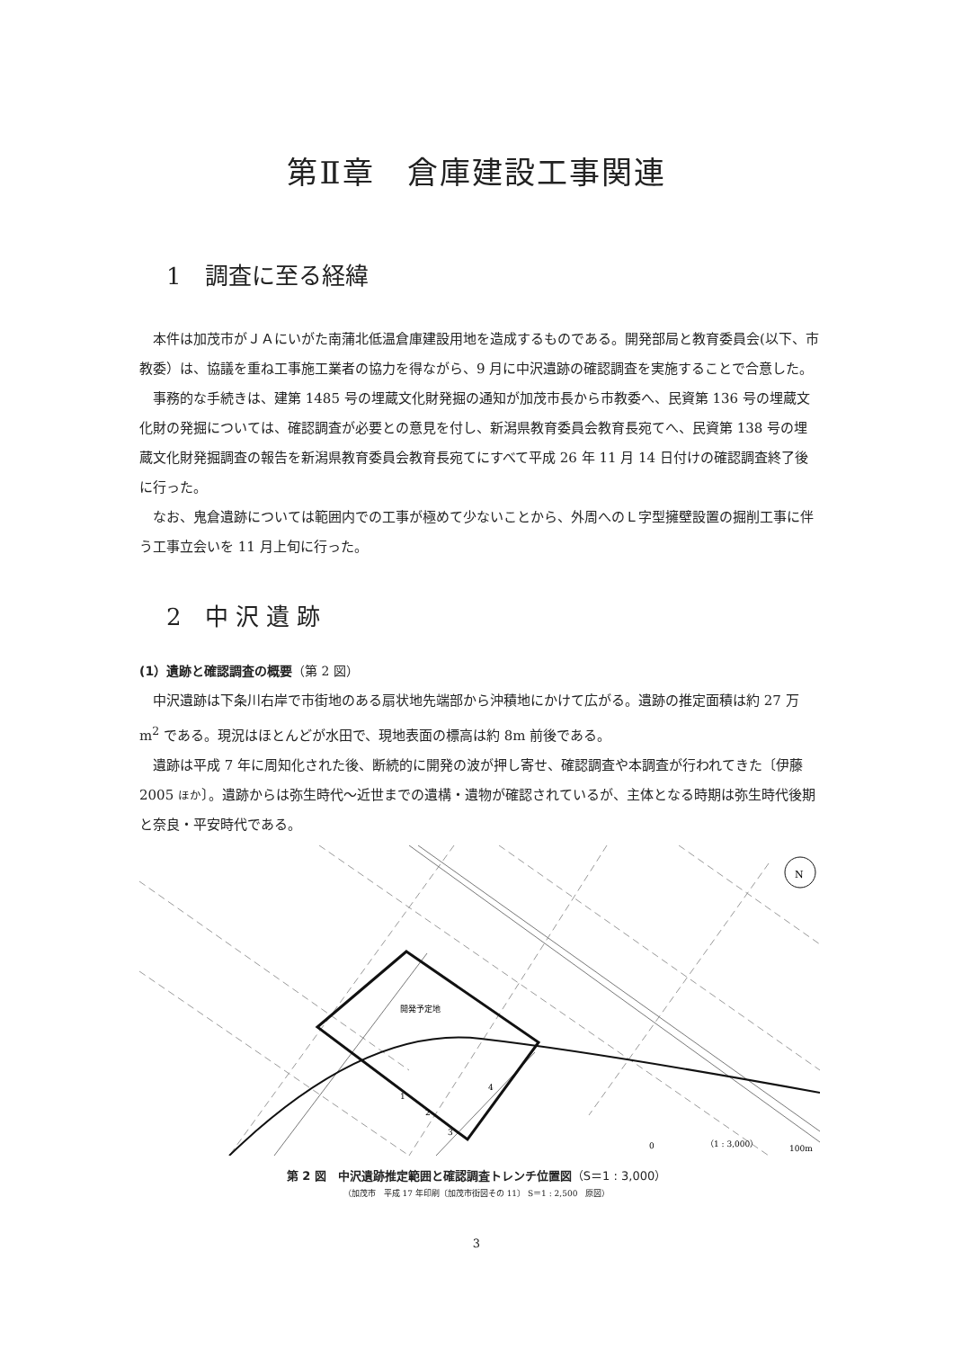第Ⅱ章　倉庫建設工事関連
1　調査に至る経緯
本件は加茂市がＪＡにいがた南蒲北低温倉庫建設用地を造成するものである。開発部局と教育委員会(以下、市教委）は、協議を重ね工事施工業者の協力を得ながら、9 月に中沢遺跡の確認調査を実施することで合意した。
事務的な手続きは、建第 1485 号の埋蔵文化財発掘の通知が加茂市長から市教委へ、民資第 136 号の埋蔵文化財の発掘については、確認調査が必要との意見を付し、新潟県教育委員会教育長宛てへ、民資第 138 号の埋蔵文化財発掘調査の報告を新潟県教育委員会教育長宛てにすべて平成 26 年 11 月 14 日付けの確認調査終了後に行った。
なお、鬼倉遺跡については範囲内での工事が極めて少ないことから、外周へのＬ字型擁壁設置の掘削工事に伴う工事立会いを 11 月上旬に行った。
2　中 沢 遺 跡
(1）遺跡と確認調査の概要（第 2 図）
中沢遺跡は下条川右岸で市街地のある扇状地先端部から沖積地にかけて広がる。遺跡の推定面積は約 27 万 m<sup>2</sup> である。現況はほとんどが水田で、現地表面の標高は約 8m 前後である。
遺跡は平成 7 年に周知化された後、断続的に開発の波が押し寄せ、確認調査や本調査が行われてきた〔伊藤 2005 ほか〕。遺跡からは弥生時代～近世までの遺構・遺物が確認されているが、主体となる時期は弥生時代後期と奈良・平安時代である。
開発予定地
1
2
3
4
N
0
（1 : 3,000）
100m
第 2 図　中沢遺跡推定範囲と確認調査トレンチ位置図（S＝1 : 3,000）
（加茂市　平成 17 年印刷〔加茂市街図その 11〕 S＝1 : 2,500　原図）
3